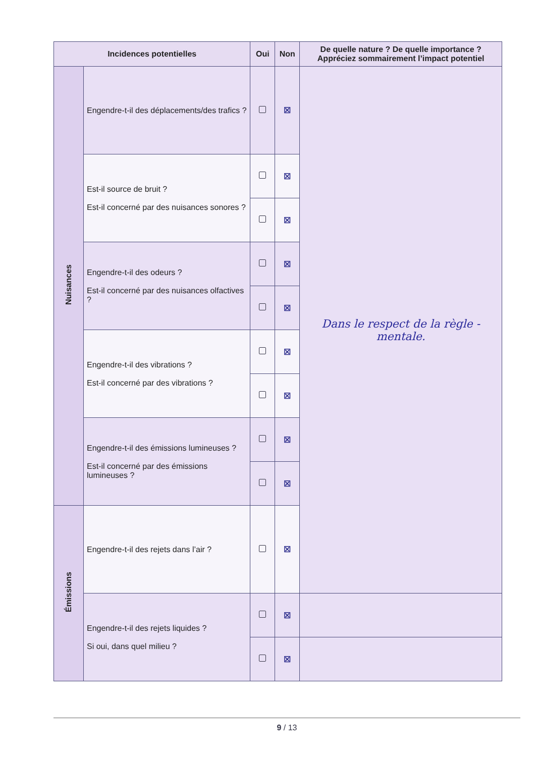| Incidences potentielles | | Oui | Non | De quelle nature ? De quelle importance ? Appréciez sommairement l’impact potentiel |
| --- | --- | --- | --- | --- |
| Nuisances | Engendre-t-il des déplacements/des trafics ? | | ☒ | Dans le respect de la règle - mentale. |
| | Est-il source de bruit ? Est-il concerné par des nuisances sonores ? | | ☒ | |
| | | | ☒ | |
| | Engendre-t-il des odeurs ? Est-il concerné par des nuisances olfactives ? | | ☒ | |
| | | | ☒ | |
| | Engendre-t-il des vibrations ? Est-il concerné par des vibrations ? | | ☒ | |
| | | | ☒ | |
| | Engendre-t-il des émissions lumineuses ? Est-il concerné par des émissions lumineuses ? | | ☒ | |
| | | | ☒ | |
| Émissions | Engendre-t-il des rejets dans l’air ? | | ☒ | |
| | Engendre-t-il des rejets liquides ? Si oui, dans quel milieu ? | | ☒ | |
| | | | ☒ | |
9 / 13